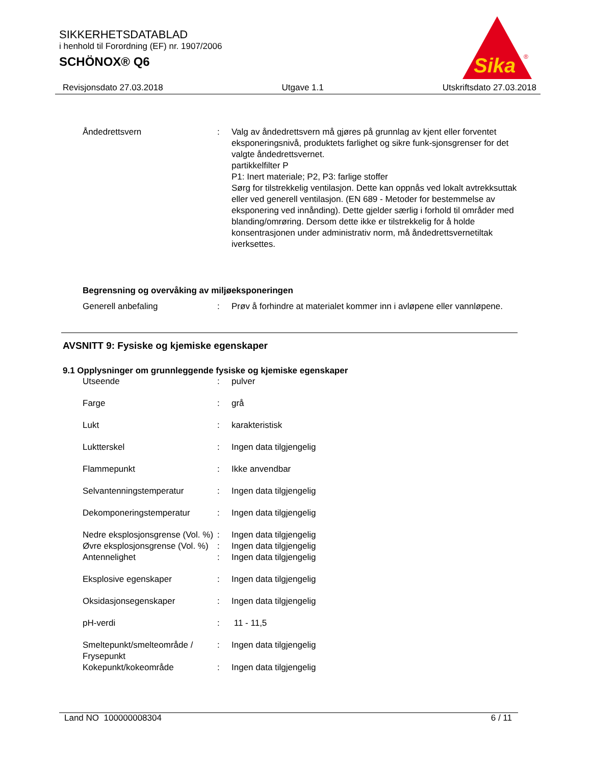SIKKERHETSDATABLAD
i henhold til Forordning (EF) nr. 1907/2006
SCHÖNOX® Q6
Sika
®
Revisjonsdato 27.03.2018 Utgave 1.1 Utskriftsdato 27.03.2018
| Åndedrettsvern | : | Valg av åndedrettsvern må gjøres på grunnlag av kjent eller forventet eksponeringsnivå, produktets farlighet og sikre funk-sjonsgrenser for det valgte åndedrettsvernet. partikkelfilter P P1: Inert materiale; P2, P3: farlige stoffer Sørg for tilstrekkelig ventilasjon. Dette kan oppnås ved lokalt avtrekksuttak eller ved generell ventilasjon. (EN 689 - Metoder for bestemmelse av eksponering ved innånding). Dette gjelder særlig i forhold til områder med blanding/omrøring. Dersom dette ikke er tilstrekkelig for å holde konsentrasjonen under administrativ norm, må åndedrettsvernetiltak iverksettes. |
Begrensning og overvåking av miljøeksponeringen
| Generell anbefaling | : | Prøv å forhindre at materialet kommer inn i avløpene eller vannløpene. |
AVSNITT 9: Fysiske og kjemiske egenskaper
9.1 Opplysninger om grunnleggende fysiske og kjemiske egenskaper
| Utseende | : | pulver |
| Farge | : | grå |
| Lukt | : | karakteristisk |
| Luktterskel | : | Ingen data tilgjengelig |
| Flammepunkt | : | Ikke anvendbar |
| Selvantenningstemperatur | : | Ingen data tilgjengelig |
| Dekomponeringstemperatur | : | Ingen data tilgjengelig |
| Nedre eksplosjonsgrense (Vol. %) | : | Ingen data tilgjengelig |
| Øvre eksplosjonsgrense (Vol. %) | : | Ingen data tilgjengelig |
| Antennelighet | : | Ingen data tilgjengelig |
| Eksplosive egenskaper | : | Ingen data tilgjengelig |
| Oksidasjonsegenskaper | : | Ingen data tilgjengelig |
| pH-verdi | : | 11 - 11,5 |
| Smeltepunkt/smelteområde / Frysepunkt | : | Ingen data tilgjengelig |
| Kokepunkt/kokeområde | : | Ingen data tilgjengelig |
Land NO 100000008304 6 / 11